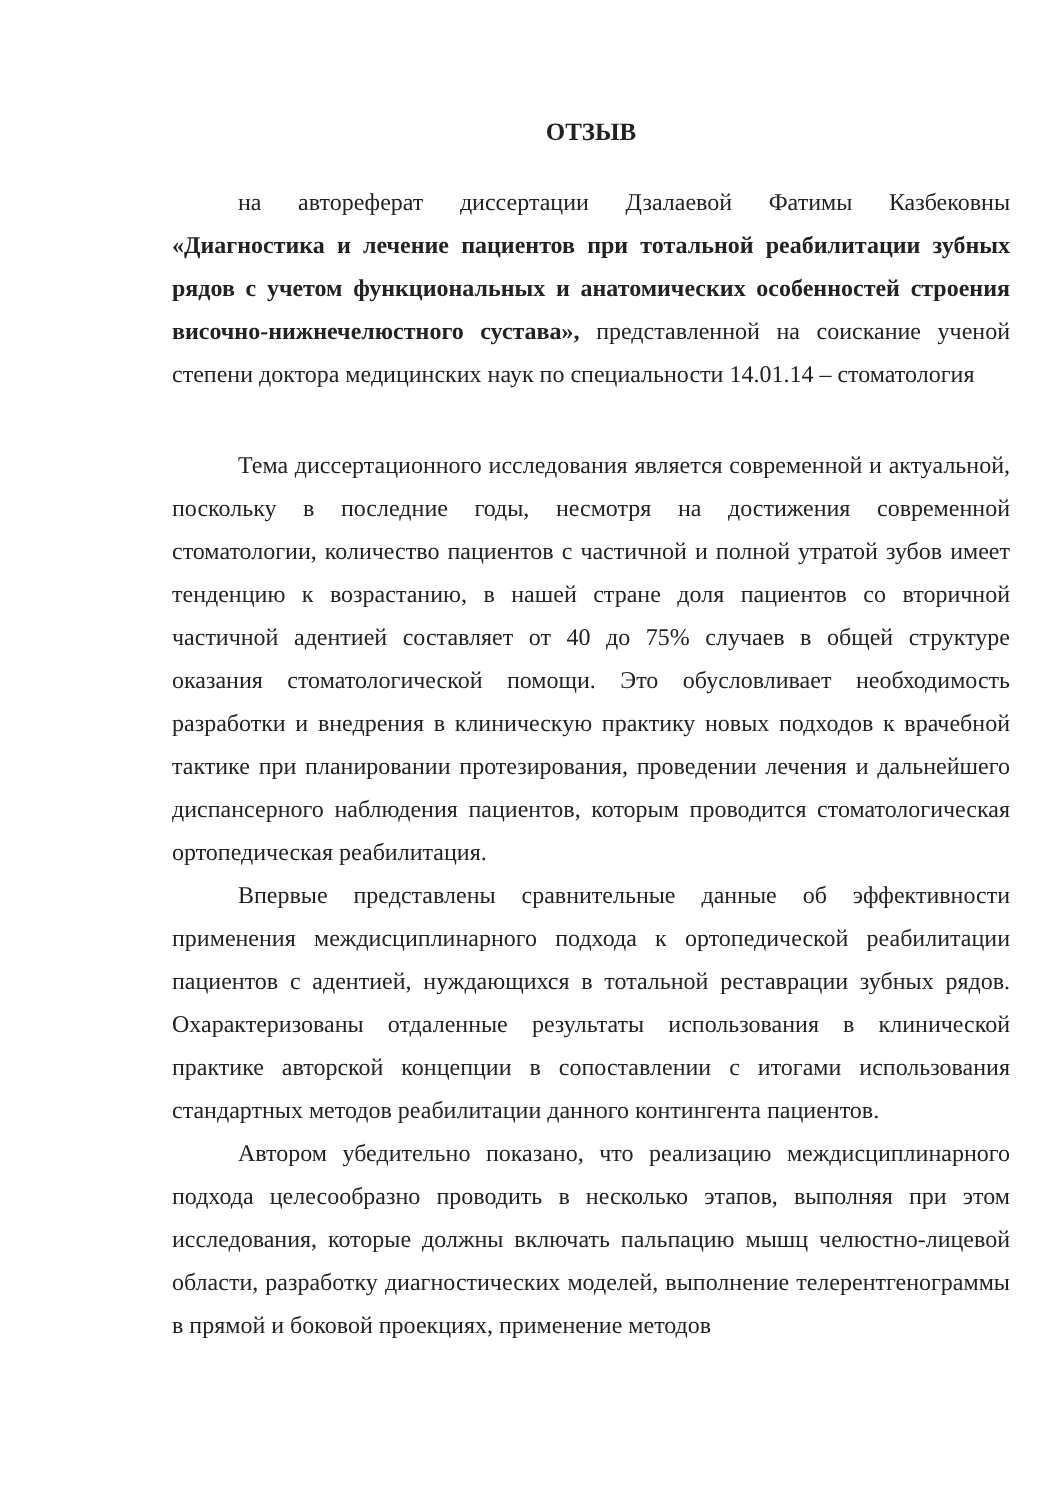ОТЗЫВ
на автореферат диссертации Дзалаевой Фатимы Казбековны «Диагностика и лечение пациентов при тотальной реабилитации зубных рядов с учетом функциональных и анатомических особенностей строения височно-нижнечелюстного сустава», представленной на соискание ученой степени доктора медицинских наук по специальности 14.01.14 – стоматология
Тема диссертационного исследования является современной и актуальной, поскольку в последние годы, несмотря на достижения современной стоматологии, количество пациентов с частичной и полной утратой зубов имеет тенденцию к возрастанию, в нашей стране доля пациентов со вторичной частичной адентией составляет от 40 до 75% случаев в общей структуре оказания стоматологической помощи. Это обусловливает необходимость разработки и внедрения в клиническую практику новых подходов к врачебной тактике при планировании протезирования, проведении лечения и дальнейшего диспансерного наблюдения пациентов, которым проводится стоматологическая ортопедическая реабилитация.
Впервые представлены сравнительные данные об эффективности применения междисциплинарного подхода к ортопедической реабилитации пациентов с адентией, нуждающихся в тотальной реставрации зубных рядов. Охарактеризованы отдаленные результаты использования в клинической практике авторской концепции в сопоставлении с итогами использования стандартных методов реабилитации данного контингента пациентов.
Автором убедительно показано, что реализацию междисциплинарного подхода целесообразно проводить в несколько этапов, выполняя при этом исследования, которые должны включать пальпацию мышц челюстно-лицевой области, разработку диагностических моделей, выполнение телерентгенограммы в прямой и боковой проекциях, применение методов